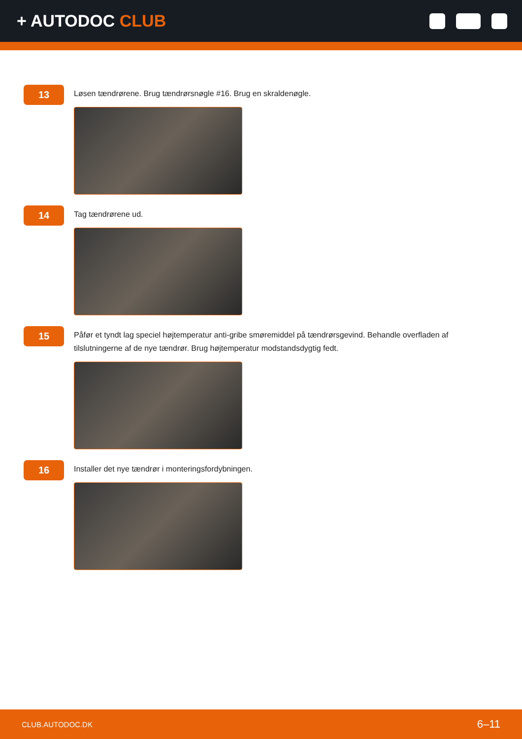+ AUTODOC CLUB
13
Løsen tændrørene. Brug tændrørsnøgle #16. Brug en skraldenøgle.
14
Tag tændrørene ud.
15
Påfør et tyndt lag speciel højtemperatur anti-gribe smøremiddel på tændrørsgevind. Behandle overfladen af tilslutningerne af de nye tændrør. Brug højtemperatur modstandsdygtig fedt.
16
Installer det nye tændrør i monteringsfordybningen.
CLUB.AUTODOC.DK 6–11